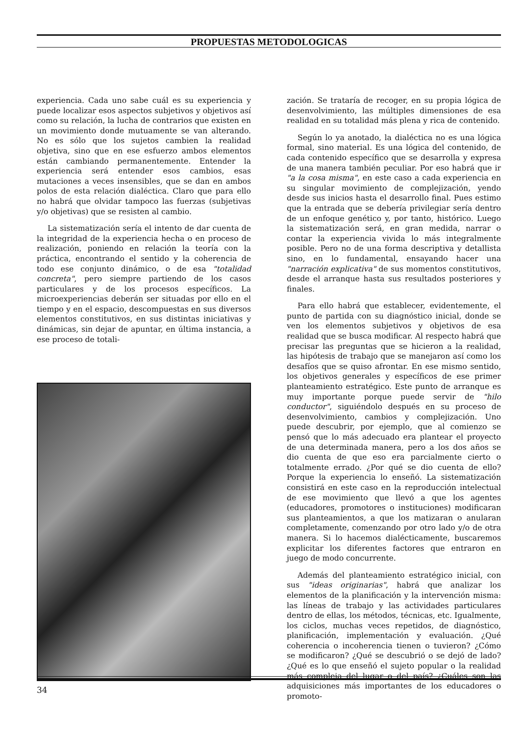PROPUESTAS METODOLOGICAS
experiencia. Cada uno sabe cuál es su experiencia y puede localizar esos aspectos subjetivos y objetivos así como su relación, la lucha de contrarios que existen en un movimiento donde mutuamente se van alterando. No es sólo que los sujetos cambien la realidad objetiva, sino que en ese esfuerzo ambos elementos están cambiando permanentemente. Entender la experiencia será entender esos cambios, esas mutaciones a veces insensibles, que se dan en ambos polos de esta relación dialéctica. Claro que para ello no habrá que olvidar tampoco las fuerzas (subjetivas y/o objetivas) que se resisten al cambio.
La sistematización sería el intento de dar cuenta de la integridad de la experiencia hecha o en proceso de realización, poniendo en relación la teoría con la práctica, encontrando el sentido y la coherencia de todo ese conjunto dinámico, o de esa "totalidad concreta", pero siempre partiendo de los casos particulares y de los procesos específicos. La microexperiencias deberán ser situadas por ello en el tiempo y en el espacio, descompuestas en sus diversos elementos constitutivos, en sus distintas iniciativas y dinámicas, sin dejar de apuntar, en última instancia, a ese proceso de totali-
zación. Se trataría de recoger, en su propia lógica de desenvolvimiento, las múltiples dimensiones de esa realidad en su totalidad más plena y rica de contenido.
Según lo ya anotado, la dialéctica no es una lógica formal, sino material. Es una lógica del contenido, de cada contenido específico que se desarrolla y expresa de una manera también peculiar. Por eso habrá que ir "a la cosa misma", en este caso a cada experiencia en su singular movimiento de complejización, yendo desde sus inicios hasta el desarrollo final. Pues estimo que la entrada que se debería privilegiar sería dentro de un enfoque genético y, por tanto, histórico. Luego la sistematización será, en gran medida, narrar o contar la experiencia vivida lo más integralmente posible. Pero no de una forma descriptiva y detallista sino, en lo fundamental, ensayando hacer una "narración explicativa" de sus momentos constitutivos, desde el arranque hasta sus resultados posteriores y finales.
Para ello habrá que establecer, evidentemente, el punto de partida con su diagnóstico inicial, donde se ven los elementos subjetivos y objetivos de esa realidad que se busca modificar. Al respecto habrá que precisar las preguntas que se hicieron a la realidad, las hipótesis de trabajo que se manejaron así como los desafíos que se quiso afrontar. En ese mismo sentido, los objetivos generales y específicos de ese primer planteamiento estratégico. Este punto de arranque es muy importante porque puede servir de "hilo conductor", siguiéndolo después en su proceso de desenvolvimiento, cambios y complejización. Uno puede descubrir, por ejemplo, que al comienzo se pensó que lo más adecuado era plantear el proyecto de una determinada manera, pero a los dos años se dio cuenta de que eso era parcialmente cierto o totalmente errado. ¿Por qué se dio cuenta de ello? Porque la experiencia lo enseñó. La sistematización consistirá en este caso en la reproducción intelectual de ese movimiento que llevó a que los agentes (educadores, promotores o instituciones) modificaran sus planteamientos, a que los matizaran o anularan completamente, comenzando por otro lado y/o de otra manera. Si lo hacemos dialécticamente, buscaremos explicitar los diferentes factores que entraron en juego de modo concurrente.
Además del planteamiento estratégico inicial, con sus "ideas originarias", habrá que analizar los elementos de la planificación y la intervención misma: las líneas de trabajo y las actividades particulares dentro de ellas, los métodos, técnicas, etc. Igualmente, los ciclos, muchas veces repetidos, de diagnóstico, planificación, implementación y evaluación. ¿Qué coherencia o incoherencia tienen o tuvieron? ¿Cómo se modificaron? ¿Qué se descubrió o se dejó de lado? ¿Qué es lo que enseñó el sujeto popular o la realidad más compleja del lugar o del país? ¿Cuáles son las adquisiciones más importantes de los educadores o promoto-
34